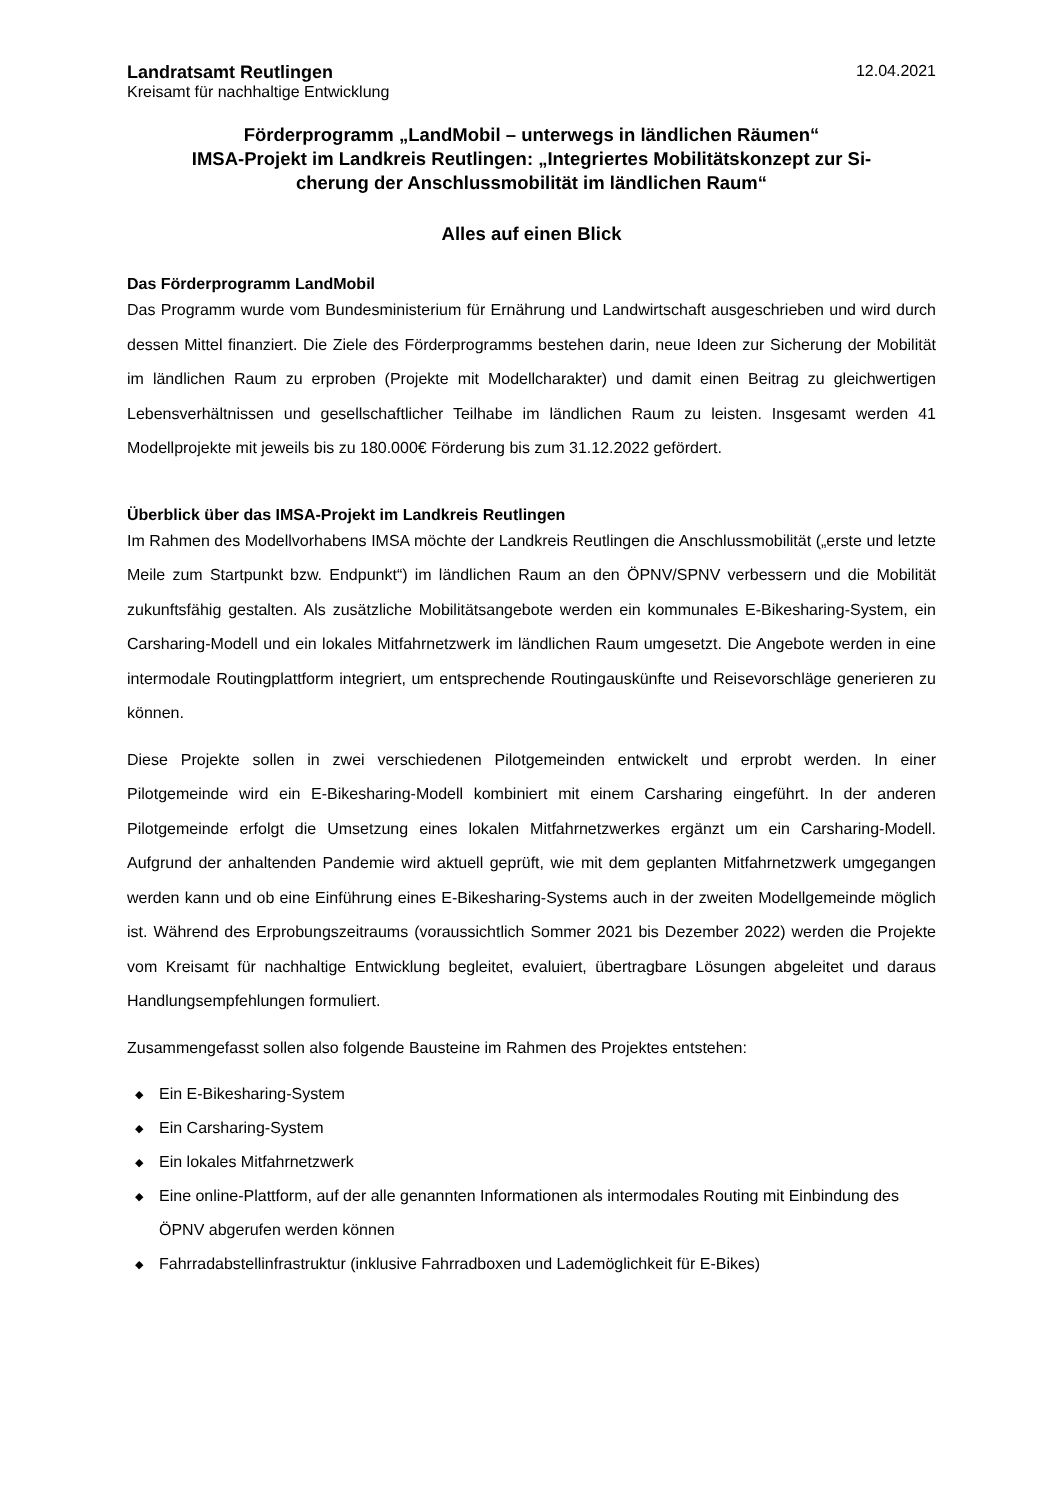Landratsamt Reutlingen 12.04.2021
Kreisamt für nachhaltige Entwicklung
Förderprogramm „LandMobil – unterwegs in ländlichen Räumen“
IMSA-Projekt im Landkreis Reutlingen: „Integriertes Mobilitätskonzept zur Si-
cherung der Anschlussmobilität im ländlichen Raum“
Alles auf einen Blick
Das Förderprogramm LandMobil
Das Programm wurde vom Bundesministerium für Ernährung und Landwirtschaft ausgeschrieben und wird durch dessen Mittel finanziert. Die Ziele des Förderprogramms bestehen darin, neue Ideen zur Sicherung der Mobilität im ländlichen Raum zu erproben (Projekte mit Modellcharakter) und damit einen Beitrag zu gleichwertigen Lebensverhältnissen und gesellschaftlicher Teilhabe im ländlichen Raum zu leisten. Insgesamt werden 41 Modellprojekte mit jeweils bis zu 180.000€ Förderung bis zum 31.12.2022 gefördert.
Überblick über das IMSA-Projekt im Landkreis Reutlingen
Im Rahmen des Modellvorhabens IMSA möchte der Landkreis Reutlingen die Anschlussmobilität („erste und letzte Meile zum Startpunkt bzw. Endpunkt“) im ländlichen Raum an den ÖPNV/SPNV verbessern und die Mobilität zukunftsfähig gestalten. Als zusätzliche Mobilitätsangebote werden ein kommunales E-Bikesharing-System, ein Carsharing-Modell und ein lokales Mitfahrnetzwerk im ländlichen Raum umgesetzt. Die Angebote werden in eine intermodale Routingplattform integriert, um entsprechende Routingauskünfte und Reisevorschläge generieren zu können.
Diese Projekte sollen in zwei verschiedenen Pilotgemeinden entwickelt und erprobt werden. In einer Pilotgemeinde wird ein E-Bikesharing-Modell kombiniert mit einem Carsharing eingeführt. In der anderen Pilotgemeinde erfolgt die Umsetzung eines lokalen Mitfahrnetzwerkes ergänzt um ein Carsharing-Modell. Aufgrund der anhaltenden Pandemie wird aktuell geprüft, wie mit dem geplanten Mitfahrnetzwerk umgegangen werden kann und ob eine Einführung eines E-Bikesharing-Systems auch in der zweiten Modellgemeinde möglich ist. Während des Erprobungszeitraums (voraussichtlich Sommer 2021 bis Dezember 2022) werden die Projekte vom Kreisamt für nachhaltige Entwicklung begleitet, evaluiert, übertragbare Lösungen abgeleitet und daraus Handlungsempfehlungen formuliert.
Zusammengefasst sollen also folgende Bausteine im Rahmen des Projektes entstehen:
◆ Ein E-Bikesharing-System
◆ Ein Carsharing-System
◆ Ein lokales Mitfahrnetzwerk
◆ Eine online-Plattform, auf der alle genannten Informationen als intermodales Routing mit Einbindung des ÖPNV abgerufen werden können
◆ Fahrradabstellinfrastruktur (inklusive Fahrradboxen und Lademöglichkeit für E-Bikes)